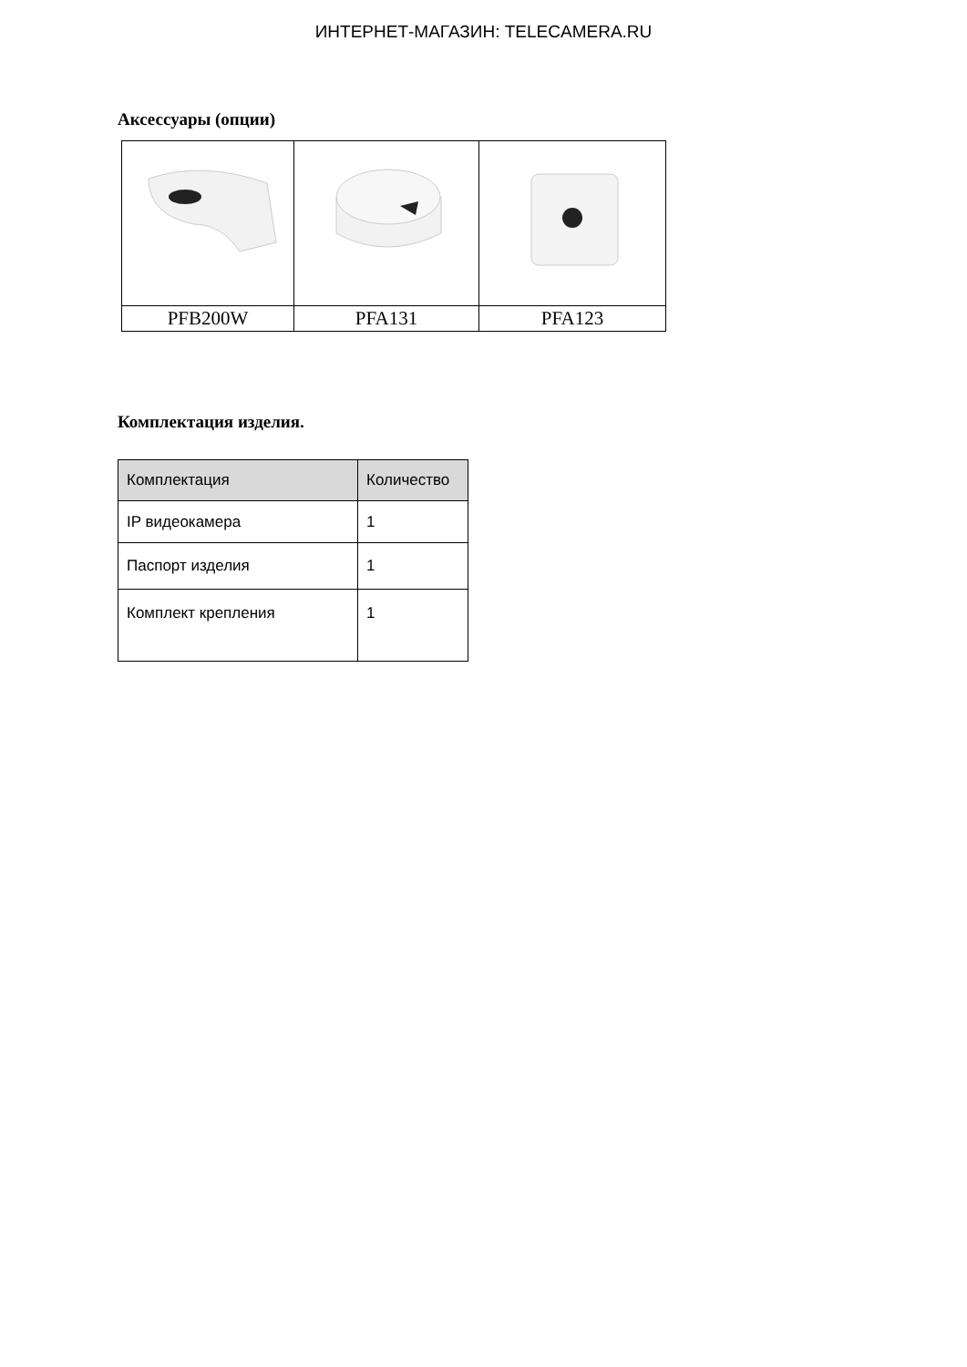ИНТЕРНЕТ-МАГАЗИН: TELECAMERA.RU
Аксессуары (опции)
| PFB200W | PFA131 | PFA123 |
Комплектация изделия.
| Комплектация | Количество |
| --- | --- |
| IP видеокамера | 1 |
| Паспорт изделия | 1 |
| Комплект крепления | 1 |